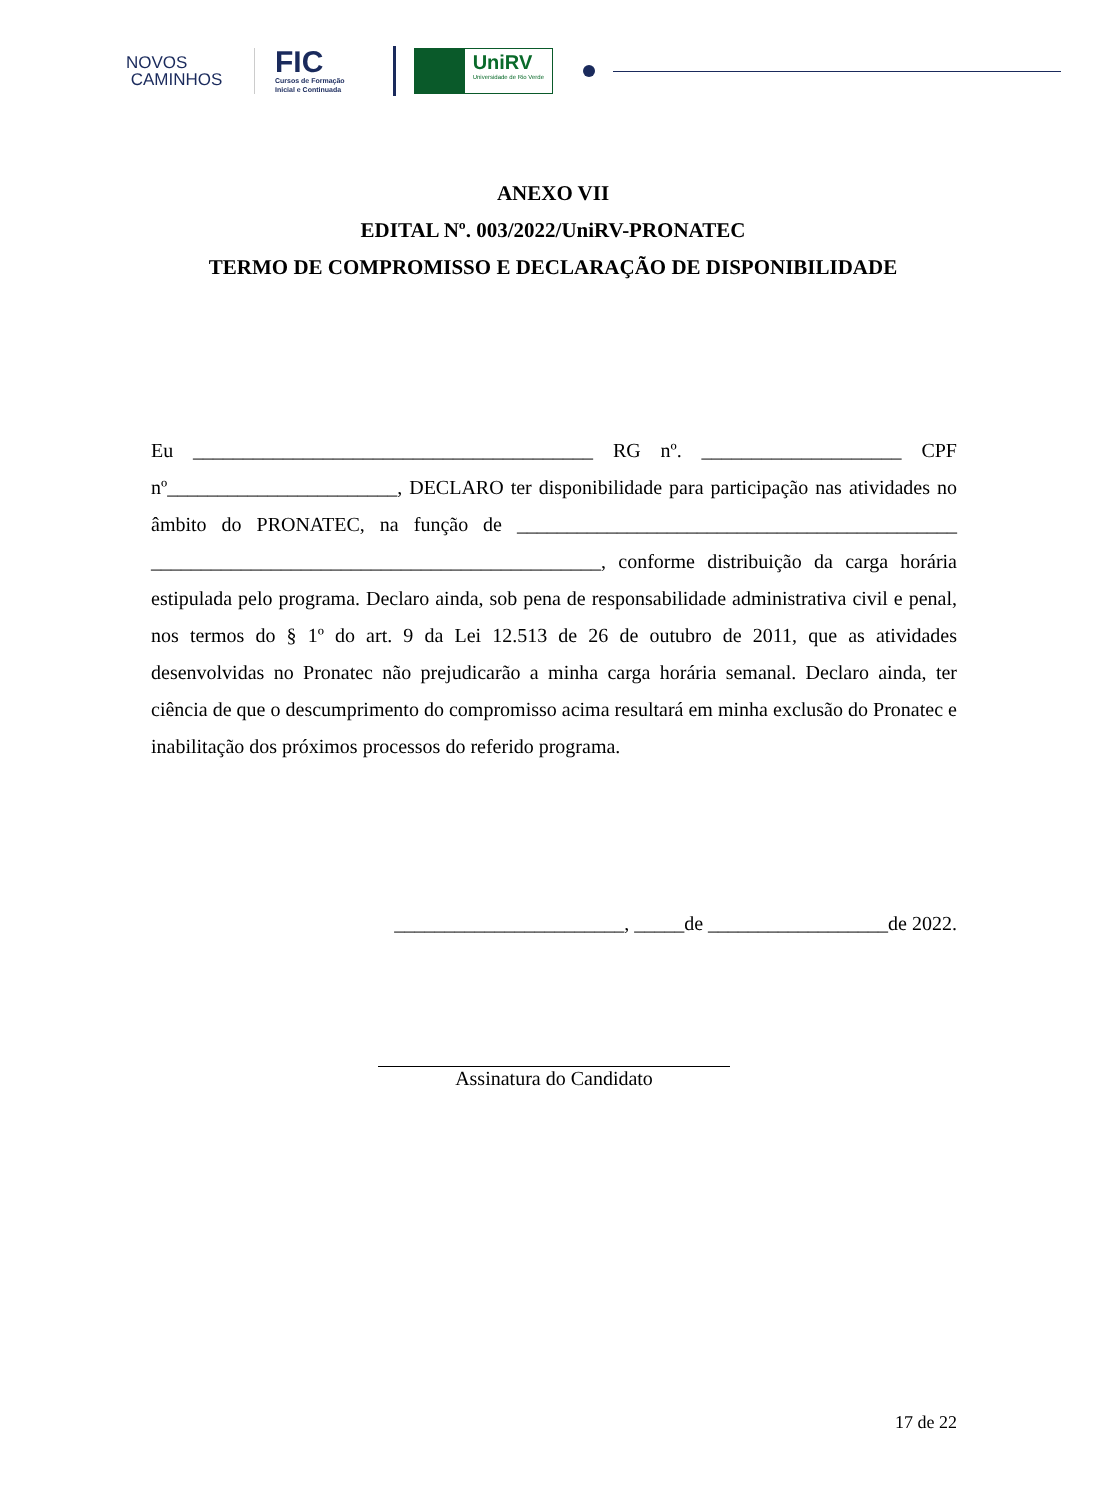NOVOS
CAMINHOS
FIC
Cursos de Formação
Inicial e Continuada
UniRV
Universidade de Rio Verde
ANEXO VII
EDITAL Nº. 003/2022/UniRV-PRONATEC
TERMO DE COMPROMISSO E DECLARAÇÃO DE DISPONIBILIDADE
Eu ________________________________________ RG nº. ____________________ CPF nº_______________________, DECLARO ter disponibilidade para participação nas atividades no âmbito do PRONATEC, na função de ____________________________________________ _____________________________________________, conforme distribuição da carga horária estipulada pelo programa. Declaro ainda, sob pena de responsabilidade administrativa civil e penal, nos termos do § 1º do art. 9 da Lei 12.513 de 26 de outubro de 2011, que as atividades desenvolvidas no Pronatec não prejudicarão a minha carga horária semanal. Declaro ainda, ter ciência de que o descumprimento do compromisso acima resultará em minha exclusão do Pronatec e inabilitação dos próximos processos do referido programa.
_______________________, _____de __________________de 2022.
Assinatura do Candidato
17 de 22